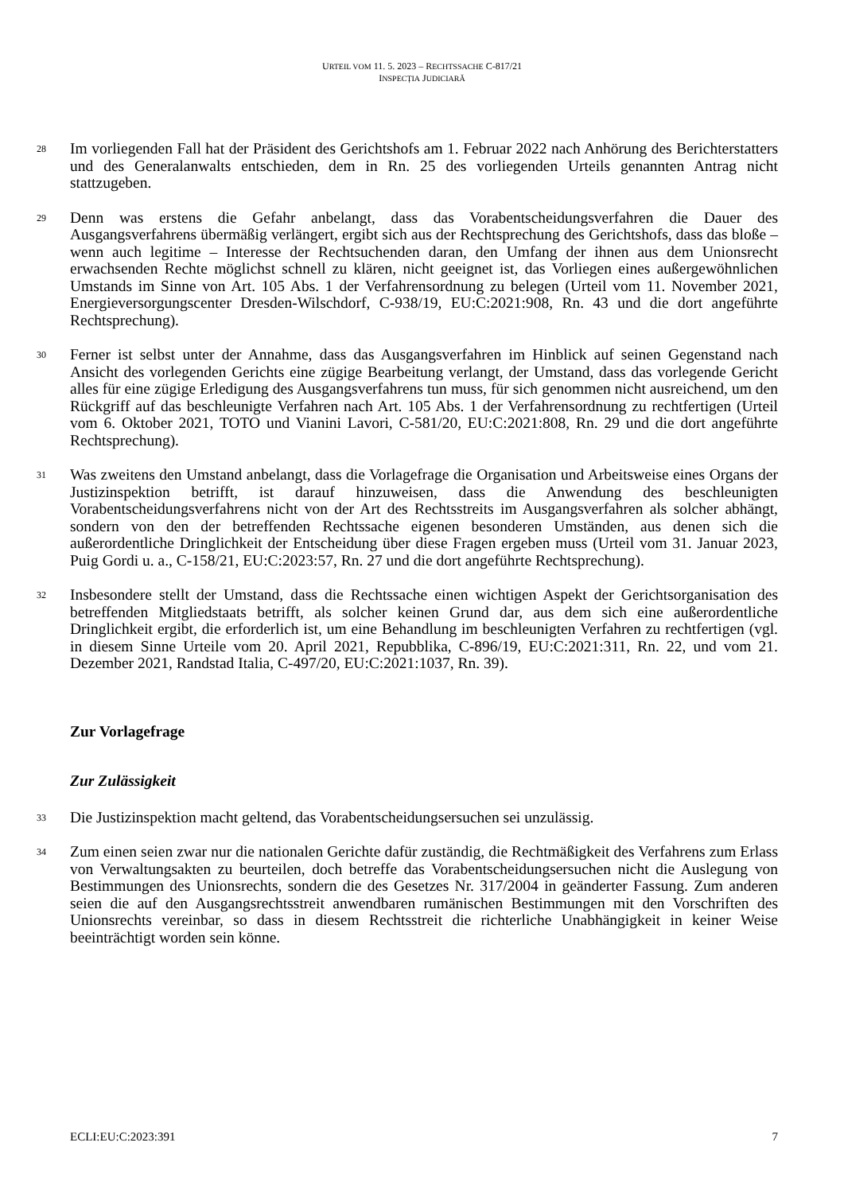URTEIL VOM 11. 5. 2023 – RECHTSSACHE C-817/21
INSPECȚIA JUDICIARĂ
28
Im vorliegenden Fall hat der Präsident des Gerichtshofs am 1. Februar 2022 nach Anhörung des Berichterstatters und des Generalanwalts entschieden, dem in Rn. 25 des vorliegenden Urteils genannten Antrag nicht stattzugeben.
29
Denn was erstens die Gefahr anbelangt, dass das Vorabentscheidungsverfahren die Dauer des Ausgangsverfahrens übermäßig verlängert, ergibt sich aus der Rechtsprechung des Gerichtshofs, dass das bloße – wenn auch legitime – Interesse der Rechtsuchenden daran, den Umfang der ihnen aus dem Unionsrecht erwachsenden Rechte möglichst schnell zu klären, nicht geeignet ist, das Vorliegen eines außergewöhnlichen Umstands im Sinne von Art. 105 Abs. 1 der Verfahrensordnung zu belegen (Urteil vom 11. November 2021, Energieversorgungscenter Dresden-Wilschdorf, C-938/19, EU:C:2021:908, Rn. 43 und die dort angeführte Rechtsprechung).
30
Ferner ist selbst unter der Annahme, dass das Ausgangsverfahren im Hinblick auf seinen Gegenstand nach Ansicht des vorlegenden Gerichts eine zügige Bearbeitung verlangt, der Umstand, dass das vorlegende Gericht alles für eine zügige Erledigung des Ausgangsverfahrens tun muss, für sich genommen nicht ausreichend, um den Rückgriff auf das beschleunigte Verfahren nach Art. 105 Abs. 1 der Verfahrensordnung zu rechtfertigen (Urteil vom 6. Oktober 2021, TOTO und Vianini Lavori, C-581/20, EU:C:2021:808, Rn. 29 und die dort angeführte Rechtsprechung).
31
Was zweitens den Umstand anbelangt, dass die Vorlagefrage die Organisation und Arbeitsweise eines Organs der Justizinspektion betrifft, ist darauf hinzuweisen, dass die Anwendung des beschleunigten Vorabentscheidungsverfahrens nicht von der Art des Rechtsstreits im Ausgangsverfahren als solcher abhängt, sondern von den der betreffenden Rechtssache eigenen besonderen Umständen, aus denen sich die außerordentliche Dringlichkeit der Entscheidung über diese Fragen ergeben muss (Urteil vom 31. Januar 2023, Puig Gordi u. a., C-158/21, EU:C:2023:57, Rn. 27 und die dort angeführte Rechtsprechung).
32
Insbesondere stellt der Umstand, dass die Rechtssache einen wichtigen Aspekt der Gerichtsorganisation des betreffenden Mitgliedstaats betrifft, als solcher keinen Grund dar, aus dem sich eine außerordentliche Dringlichkeit ergibt, die erforderlich ist, um eine Behandlung im beschleunigten Verfahren zu rechtfertigen (vgl. in diesem Sinne Urteile vom 20. April 2021, Repubblika, C-896/19, EU:C:2021:311, Rn. 22, und vom 21. Dezember 2021, Randstad Italia, C-497/20, EU:C:2021:1037, Rn. 39).
Zur Vorlagefrage
Zur Zulässigkeit
33
Die Justizinspektion macht geltend, das Vorabentscheidungsersuchen sei unzulässig.
34
Zum einen seien zwar nur die nationalen Gerichte dafür zuständig, die Rechtmäßigkeit des Verfahrens zum Erlass von Verwaltungsakten zu beurteilen, doch betreffe das Vorabentscheidungsersuchen nicht die Auslegung von Bestimmungen des Unionsrechts, sondern die des Gesetzes Nr. 317/2004 in geänderter Fassung. Zum anderen seien die auf den Ausgangsrechtsstreit anwendbaren rumänischen Bestimmungen mit den Vorschriften des Unionsrechts vereinbar, so dass in diesem Rechtsstreit die richterliche Unabhängigkeit in keiner Weise beeinträchtigt worden sein könne.
ECLI:EU:C:2023:391 7